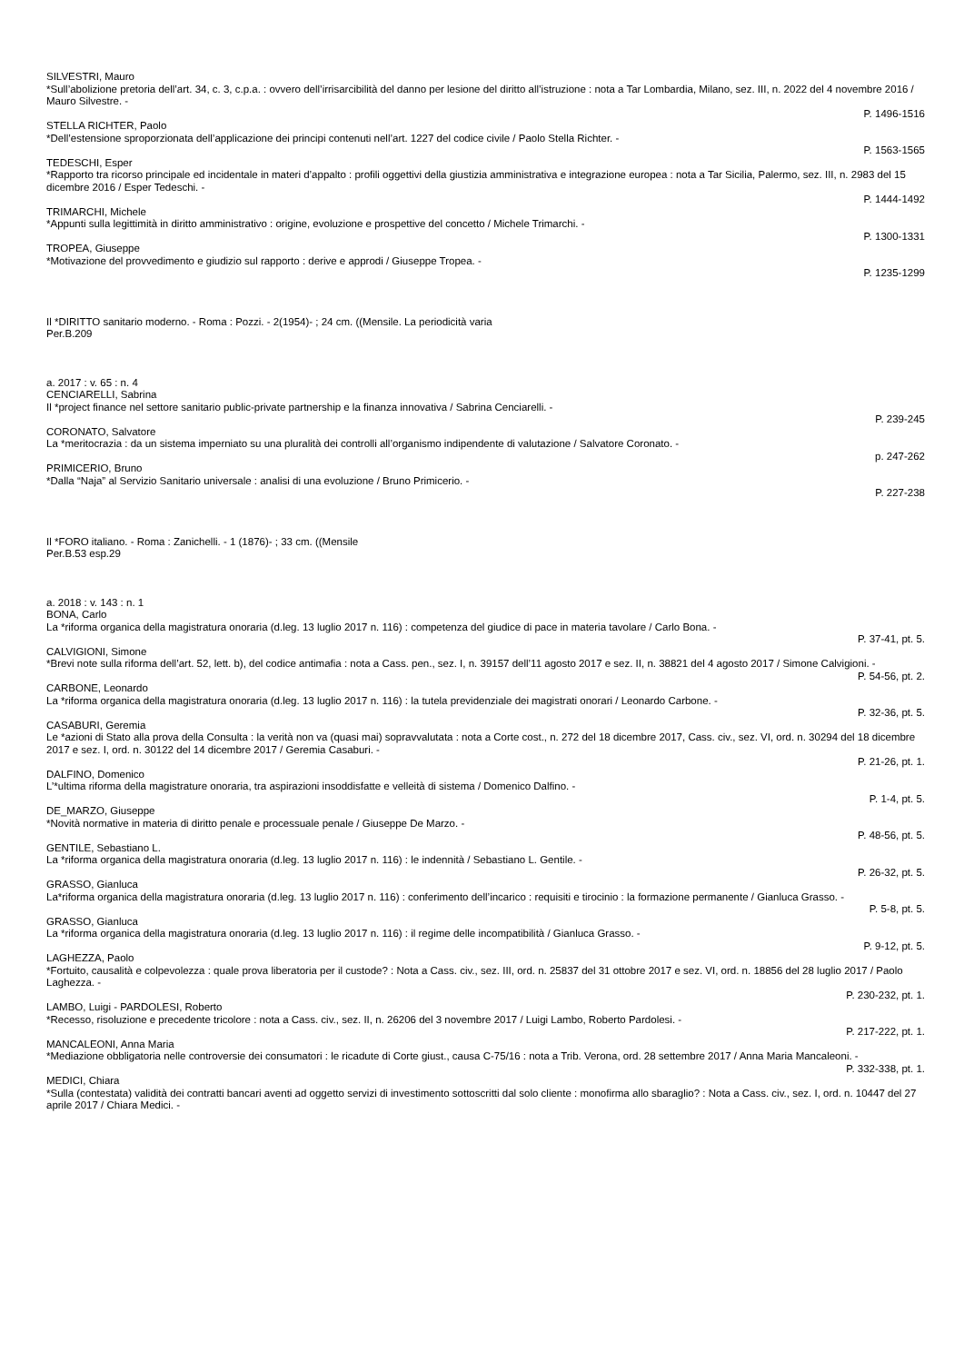SILVESTRI, Mauro
*Sull’abolizione pretoria dell’art. 34, c. 3, c.p.a. : ovvero dell’irrisarcibilità del danno per lesione del diritto all’istruzione : nota a Tar Lombardia, Milano, sez. III, n. 2022 del 4 novembre 2016 / Mauro Silvestre. -
P. 1496-1516
STELLA RICHTER, Paolo
*Dell’estensione sproporzionata dell’applicazione dei principi contenuti nell’art. 1227 del codice civile / Paolo Stella Richter. -
P. 1563-1565
TEDESCHI, Esper
*Rapporto tra ricorso principale ed incidentale in materi d’appalto : profili oggettivi della giustizia amministrativa e integrazione europea : nota a Tar Sicilia, Palermo, sez. III, n. 2983 del 15 dicembre 2016 / Esper Tedeschi. -
P. 1444-1492
TRIMARCHI, Michele
*Appunti sulla legittimità in diritto amministrativo : origine, evoluzione e prospettive del concetto / Michele Trimarchi. -
P. 1300-1331
TROPEA, Giuseppe
*Motivazione del provvedimento e giudizio sul rapporto : derive e approdi / Giuseppe Tropea. -
P. 1235-1299
Il *DIRITTO sanitario moderno. - Roma : Pozzi. - 2(1954)- ; 24 cm. ((Mensile. La periodicità varia
Per.B.209
a. 2017 : v. 65 : n. 4
CENCIARELLI, Sabrina
Il *project finance nel settore sanitario public-private partnership e la finanza innovativa / Sabrina Cenciarelli. -
P. 239-245
CORONATO, Salvatore
La *meritocrazia : da un sistema imperniato su una pluralità dei controlli all’organismo indipendente di valutazione / Salvatore Coronato. -
p. 247-262
PRIMICERIO, Bruno
*Dalla “Naja” al Servizio Sanitario universale : analisi di una evoluzione / Bruno Primicerio. -
P. 227-238
Il *FORO italiano. - Roma : Zanichelli. - 1 (1876)- ; 33 cm. ((Mensile
Per.B.53 esp.29
a. 2018 : v. 143 : n. 1
BONA, Carlo
La *riforma organica della magistratura onoraria (d.leg. 13 luglio 2017 n. 116) : competenza del giudice di pace in materia tavolare / Carlo Bona. -
P. 37-41, pt. 5.
CALVIGIONI, Simone
*Brevi note sulla riforma dell’art. 52, lett. b), del codice antimafia : nota a Cass. pen., sez. I, n. 39157 dell’11 agosto 2017 e sez. II, n. 38821 del 4 agosto 2017 / Simone Calvigioni. -
P. 54-56, pt. 2.
CARBONE, Leonardo
La *riforma organica della magistratura onoraria (d.leg. 13 luglio 2017 n. 116) : la tutela previdenziale dei magistrati onorari / Leonardo Carbone. -
P. 32-36, pt. 5.
CASABURI, Geremia
Le *azioni di Stato alla prova della Consulta : la verità non va (quasi mai) sopravvalutata : nota a Corte cost., n. 272 del 18 dicembre 2017, Cass. civ., sez. VI, ord. n. 30294 del 18 dicembre 2017 e sez. I, ord. n. 30122 del 14 dicembre 2017 / Geremia Casaburi. -
P. 21-26, pt. 1.
DALFINO, Domenico
L’*ultima riforma della magistrature onoraria, tra aspirazioni insoddisfatte e velleità di sistema / Domenico Dalfino. -
P. 1-4, pt. 5.
DE_MARZO, Giuseppe
*Novità normative in materia di diritto penale e processuale penale / Giuseppe De Marzo. -
P. 48-56, pt. 5.
GENTILE, Sebastiano L.
La *riforma organica della magistratura onoraria (d.leg. 13 luglio 2017 n. 116) : le indennità / Sebastiano L. Gentile. -
P. 26-32, pt. 5.
GRASSO, Gianluca
La*riforma organica della magistratura onoraria (d.leg. 13 luglio 2017 n. 116) : conferimento dell’incarico : requisiti e tirocinio : la formazione permanente / Gianluca Grasso. -
P. 5-8, pt. 5.
GRASSO, Gianluca
La *riforma organica della magistratura onoraria (d.leg. 13 luglio 2017 n. 116) : il regime delle incompatibilità / Gianluca Grasso. -
P. 9-12, pt. 5.
LAGHEZZA, Paolo
*Fortuito, causalità e colpevolezza : quale prova liberatoria per il custode? : Nota a Cass. civ., sez. III, ord. n. 25837 del 31 ottobre 2017 e sez. VI, ord. n. 18856 del 28 luglio 2017 / Paolo Laghezza. -
P. 230-232, pt. 1.
LAMBO, Luigi - PARDOLESI, Roberto
*Recesso, risoluzione e precedente tricolore : nota a Cass. civ., sez. II, n. 26206 del 3 novembre 2017 / Luigi Lambo, Roberto Pardolesi. -
P. 217-222, pt. 1.
MANCALEONI, Anna Maria
*Mediazione obbligatoria nelle controversie dei consumatori : le ricadute di Corte giust., causa C-75/16 : nota a Trib. Verona, ord. 28 settembre 2017 / Anna Maria Mancaleoni. -
P. 332-338, pt. 1.
MEDICI, Chiara
*Sulla (contestata) validità dei contratti bancari aventi ad oggetto servizi di investimento sottoscritti dal solo cliente : monofirma allo sbaraglio? : Nota a Cass. civ., sez. I, ord. n. 10447 del 27 aprile 2017 / Chiara Medici. -